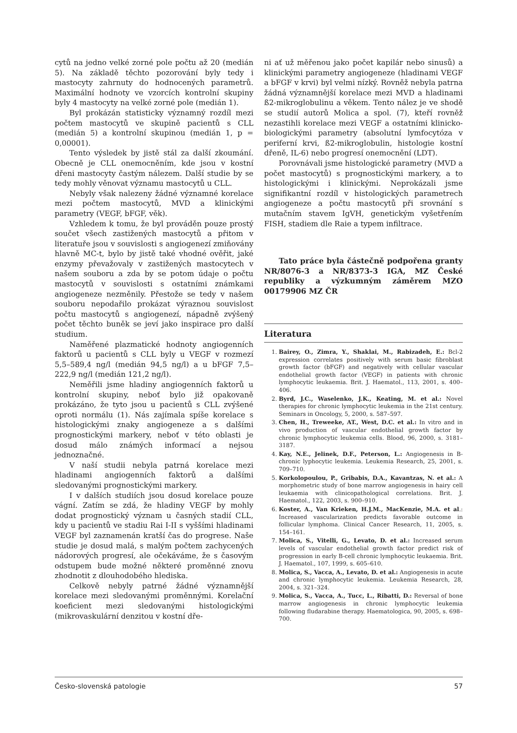cytů na jedno velké zorné pole počtu až 20 (medián 5). Na základě těchto pozorování byly tedy i mastocyty zahrnuty do hodnocených parametrů. Maximální hodnoty ve vzorcích kontrolní skupiny byly 4 mastocyty na velké zorné pole (medián 1).
Byl prokázán statisticky významný rozdíl mezi počtem mastocytů ve skupině pacientů s CLL (medián 5) a kontrolní skupinou (medián 1, p = 0,00001).
Tento výsledek by jistě stál za další zkoumání. Obecně je CLL onemocněním, kde jsou v kostní dřeni mastocyty častým nálezem. Další studie by se tedy mohly věnovat významu mastocytů u CLL.
Nebyly však nalezeny žádné významné korelace mezi počtem mastocytů, MVD a klinickými parametry (VEGF, bFGF, věk).
Vzhledem k tomu, že byl prováděn pouze prostý součet všech zastižených mastocytů a přitom v literatuře jsou v souvislosti s angiogenezí zmiňovány hlavně MC-t, bylo by jistě také vhodné ověřit, jaké enzymy převažovaly v zastižených mastocytech v našem souboru a zda by se potom údaje o počtu mastocytů v souvislosti s ostatními známkami angiogeneze nezměnily. Přestože se tedy v našem souboru nepodařilo prokázat výraznou souvislost počtu mastocytů s angiogenezí, nápadně zvýšený počet těchto buněk se jeví jako inspirace pro další studium.
Naměřené plazmatické hodnoty angiogenních faktorů u pacientů s CLL byly u VEGF v rozmezí 5,5–589,4 ng/l (medián 94,5 ng/l) a u bFGF 7,5–222,9 ng/l (medián 121,2 ng/l).
Neměřili jsme hladiny angiogenních faktorů u kontrolní skupiny, neboť bylo již opakovaně prokázáno, že tyto jsou u pacientů s CLL zvýšené oproti normálu (1). Nás zajímala spíše korelace s histologickými znaky angiogeneze a s dalšími prognostickými markery, neboť v této oblasti je dosud málo známých informací a nejsou jednoznačné.
V naší studii nebyla patrná korelace mezi hladinami angiogenních faktorů a dalšími sledovanými prognostickými markery.
I v dalších studiích jsou dosud korelace pouze vágní. Zatím se zdá, že hladiny VEGF by mohly dodat prognostický význam u časných stadií CLL, kdy u pacientů ve stadiu Rai I-II s vyššími hladinami VEGF byl zaznamenán kratší čas do progrese. Naše studie je dosud malá, s malým počtem zachycených nádorových progresí, ale očekáváme, že s časovým odstupem bude možné některé proměnné znovu zhodnotit z dlouhodobého hlediska.
Celkově nebyly patrné žádné významnější korelace mezi sledovanými proměnnými. Korelační koeficient mezi sledovanými histologickými (mikrovaskulární denzitou v kostní dře-
ni ať už měřenou jako počet kapilár nebo sinusů) a klinickými parametry angiogeneze (hladinami VEGF a bFGF v krvi) byl velmi nízký. Rovněž nebyla patrna žádná významnější korelace mezi MVD a hladinami ß2-mikroglobulinu a věkem. Tento nález je ve shodě se studií autorů Molica a spol. (7), kteří rovněž nezastihli korelace mezi VEGF a ostatními klinicko-biologickými parametry (absolutní lymfocytóza v periferní krvi, ß2-mikroglobulin, histologie kostní dřeně, IL-6) nebo progresí onemocnění (LDT).
Porovnávali jsme histologické parametry (MVD a počet mastocytů) s prognostickými markery, a to histologickými i klinickými. Neprokázali jsme signifikantní rozdíl v histologických parametrech angiogeneze a počtu mastocytů při srovnání s mutačním stavem IgVH, genetickým vyšetřením FISH, stadiem dle Raie a typem infiltrace.
Tato práce byla částečně podpořena granty NR/8076-3 a NR/8373-3 IGA, MZ České republiky a výzkumným záměrem MZO 00179906 MZ ČR
Literatura
1. Bairey, O., Zimra, Y., Shaklai, M., Rabizadeh, E.: Bcl-2 expression correlates positively with serum basic fibroblast growth factor (bFGF) and negatively with cellular vascular endothelial growth factor (VEGF) in patients with chronic lymphocytic leukaemia. Brit. J. Haematol., 113, 2001, s. 400–406.
2. Byrd, J.C., Waselenko, J.K., Keating, M. et al.: Novel therapies for chronic lymphocytic leukemia in the 21st century. Seminars in Oncology, 5, 2000, s. 587–597.
3. Chen, H., Treweeke, AT., West, D.C. et al.: In vitro and in vivo production of vascular endothelial growth factor by chronic lymphocytic leukemia cells. Blood, 96, 2000, s. 3181–3187.
4. Kay, N.E., Jelinek, D.F., Peterson, L.: Angiogenesis in B-chronic lyphocytic leukemia. Leukemia Research, 25, 2001, s. 709–710.
5. Korkolopoulou, P., Gribabis, D.A., Kavantzas, N. et al.: A morphometric study of bone marrow angiogenesis in hairy cell leukaemia with clinicopathological correlations. Brit. J. Haematol., 122, 2003, s. 900–910.
6. Koster, A., Van Krieken, H.J.M., MacKenzie, M.A. et al.: Increased vascularization predicts favorable outcome in follicular lymphoma. Clinical Cancer Research, 11, 2005, s. 154–161.
7. Molica, S., Vitelli, G., Levato, D. et al.: Increased serum levels of vascular endothelial growth factor predict risk of progression in early B-cell chronic lymphocytic leukaemia. Brit. J. Haematol., 107, 1999, s. 605–610.
8. Molica, S., Vacca, A., Levato, D. et al.: Angiogenesis in acute and chronic lymphocytic leukemia. Leukemia Research, 28, 2004, s. 321–324.
9. Molica, S., Vacca, A., Tucc, L., Ribatti, D.: Reversal of bone marrow angiogenesis in chronic lymphocytic leukemia following fludarabine therapy. Haematologica, 90, 2005, s. 698–700.
Česko-slovenská patologie 57